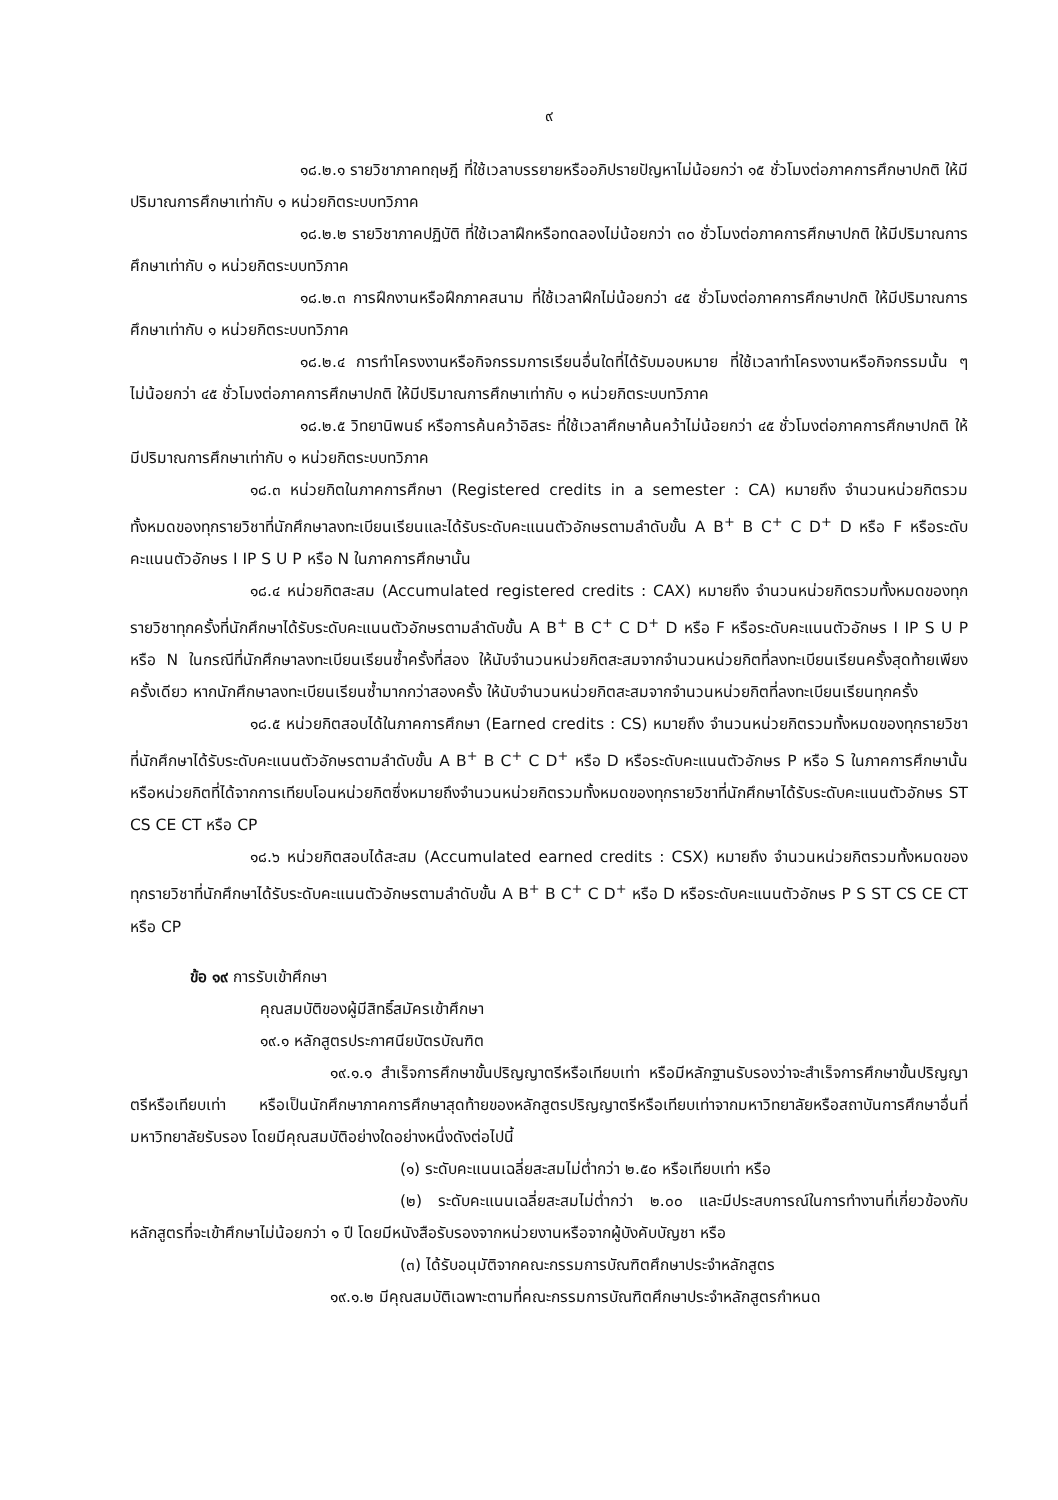๙
๑๘.๒.๑ รายวิชาภาคทฤษฎี ที่ใช้เวลาบรรยายหรืออภิปรายปัญหาไม่น้อยกว่า ๑๕ ชั่วโมงต่อภาคการศึกษาปกติ ให้มีปริมาณการศึกษาเท่ากับ ๑ หน่วยกิตระบบทวิภาค
๑๘.๒.๒ รายวิชาภาคปฏิบัติ ที่ใช้เวลาฝึกหรือทดลองไม่น้อยกว่า ๓๐ ชั่วโมงต่อภาคการศึกษาปกติ ให้มีปริมาณการศึกษาเท่ากับ ๑ หน่วยกิตระบบทวิภาค
๑๘.๒.๓ การฝึกงานหรือฝึกภาคสนาม ที่ใช้เวลาฝึกไม่น้อยกว่า ๔๕ ชั่วโมงต่อภาคการศึกษาปกติ ให้มีปริมาณการศึกษาเท่ากับ ๑ หน่วยกิตระบบทวิภาค
๑๘.๒.๔ การทำโครงงานหรือกิจกรรมการเรียนอื่นใดที่ได้รับมอบหมาย ที่ใช้เวลาทำโครงงานหรือกิจกรรมนั้น ๆ ไม่น้อยกว่า ๔๕ ชั่วโมงต่อภาคการศึกษาปกติ ให้มีปริมาณการศึกษาเท่ากับ ๑ หน่วยกิตระบบทวิภาค
๑๘.๒.๕ วิทยานิพนธ์ หรือการค้นคว้าอิสระ ที่ใช้เวลาศึกษาค้นคว้าไม่น้อยกว่า ๔๕ ชั่วโมงต่อภาคการศึกษาปกติ ให้มีปริมาณการศึกษาเท่ากับ ๑ หน่วยกิตระบบทวิภาค
๑๘.๓ หน่วยกิตในภาคการศึกษา (Registered credits in a semester : CA) หมายถึง จำนวนหน่วยกิตรวมทั้งหมดของทุกรายวิชาที่นักศึกษาลงทะเบียนเรียนและได้รับระดับคะแนนตัวอักษรตามลำดับขั้น A B<sup>+</sup> B C<sup>+</sup> C D<sup>+</sup> D หรือ F หรือระดับคะแนนตัวอักษร I IP S U P หรือ N ในภาคการศึกษานั้น
๑๘.๔ หน่วยกิตสะสม (Accumulated registered credits : CAX) หมายถึง จำนวนหน่วยกิตรวมทั้งหมดของทุกรายวิชาทุกครั้งที่นักศึกษาได้รับระดับคะแนนตัวอักษรตามลำดับขั้น A B<sup>+</sup> B C<sup>+</sup> C D<sup>+</sup> D หรือ F หรือระดับคะแนนตัวอักษร I IP S U P หรือ N ในกรณีที่นักศึกษาลงทะเบียนเรียนซ้ำครั้งที่สอง ให้นับจำนวนหน่วยกิตสะสมจากจำนวนหน่วยกิตที่ลงทะเบียนเรียนครั้งสุดท้ายเพียงครั้งเดียว หากนักศึกษาลงทะเบียนเรียนซ้ำมากกว่าสองครั้ง ให้นับจำนวนหน่วยกิตสะสมจากจำนวนหน่วยกิตที่ลงทะเบียนเรียนทุกครั้ง
๑๘.๕ หน่วยกิตสอบได้ในภาคการศึกษา (Earned credits : CS) หมายถึง จำนวนหน่วยกิตรวมทั้งหมดของทุกรายวิชาที่นักศึกษาได้รับระดับคะแนนตัวอักษรตามลำดับขั้น A B<sup>+</sup> B C<sup>+</sup> C D<sup>+</sup> หรือ D หรือระดับคะแนนตัวอักษร P หรือ S ในภาคการศึกษานั้น หรือหน่วยกิตที่ได้จากการเทียบโอนหน่วยกิตซึ่งหมายถึงจำนวนหน่วยกิตรวมทั้งหมดของทุกรายวิชาที่นักศึกษาได้รับระดับคะแนนตัวอักษร ST CS CE CT หรือ CP
๑๘.๖ หน่วยกิตสอบได้สะสม (Accumulated earned credits : CSX) หมายถึง จำนวนหน่วยกิตรวมทั้งหมดของทุกรายวิชาที่นักศึกษาได้รับระดับคะแนนตัวอักษรตามลำดับขั้น A B<sup>+</sup> B C<sup>+</sup> C D<sup>+</sup> หรือ D หรือระดับคะแนนตัวอักษร P S ST CS CE CT หรือ CP
ข้อ ๑๙ การรับเข้าศึกษา
คุณสมบัติของผู้มีสิทธิ์สมัครเข้าศึกษา
๑๙.๑ หลักสูตรประกาศนียบัตรบัณฑิต
๑๙.๑.๑ สำเร็จการศึกษาขั้นปริญญาตรีหรือเทียบเท่า หรือมีหลักฐานรับรองว่าจะสำเร็จการศึกษาขั้นปริญญาตรีหรือเทียบเท่า หรือเป็นนักศึกษาภาคการศึกษาสุดท้ายของหลักสูตรปริญญาตรีหรือเทียบเท่าจากมหาวิทยาลัยหรือสถาบันการศึกษาอื่นที่มหาวิทยาลัยรับรอง โดยมีคุณสมบัติอย่างใดอย่างหนึ่งดังต่อไปนี้
(๑) ระดับคะแนนเฉลี่ยสะสมไม่ต่ำกว่า ๒.๕๐ หรือเทียบเท่า หรือ
(๒) ระดับคะแนนเฉลี่ยสะสมไม่ต่ำกว่า ๒.๐๐ และมีประสบการณ์ในการทำงานที่เกี่ยวข้องกับหลักสูตรที่จะเข้าศึกษาไม่น้อยกว่า ๑ ปี โดยมีหนังสือรับรองจากหน่วยงานหรือจากผู้บังคับบัญชา หรือ
(๓) ได้รับอนุมัติจากคณะกรรมการบัณฑิตศึกษาประจำหลักสูตร
๑๙.๑.๒ มีคุณสมบัติเฉพาะตามที่คณะกรรมการบัณฑิตศึกษาประจำหลักสูตรกำหนด